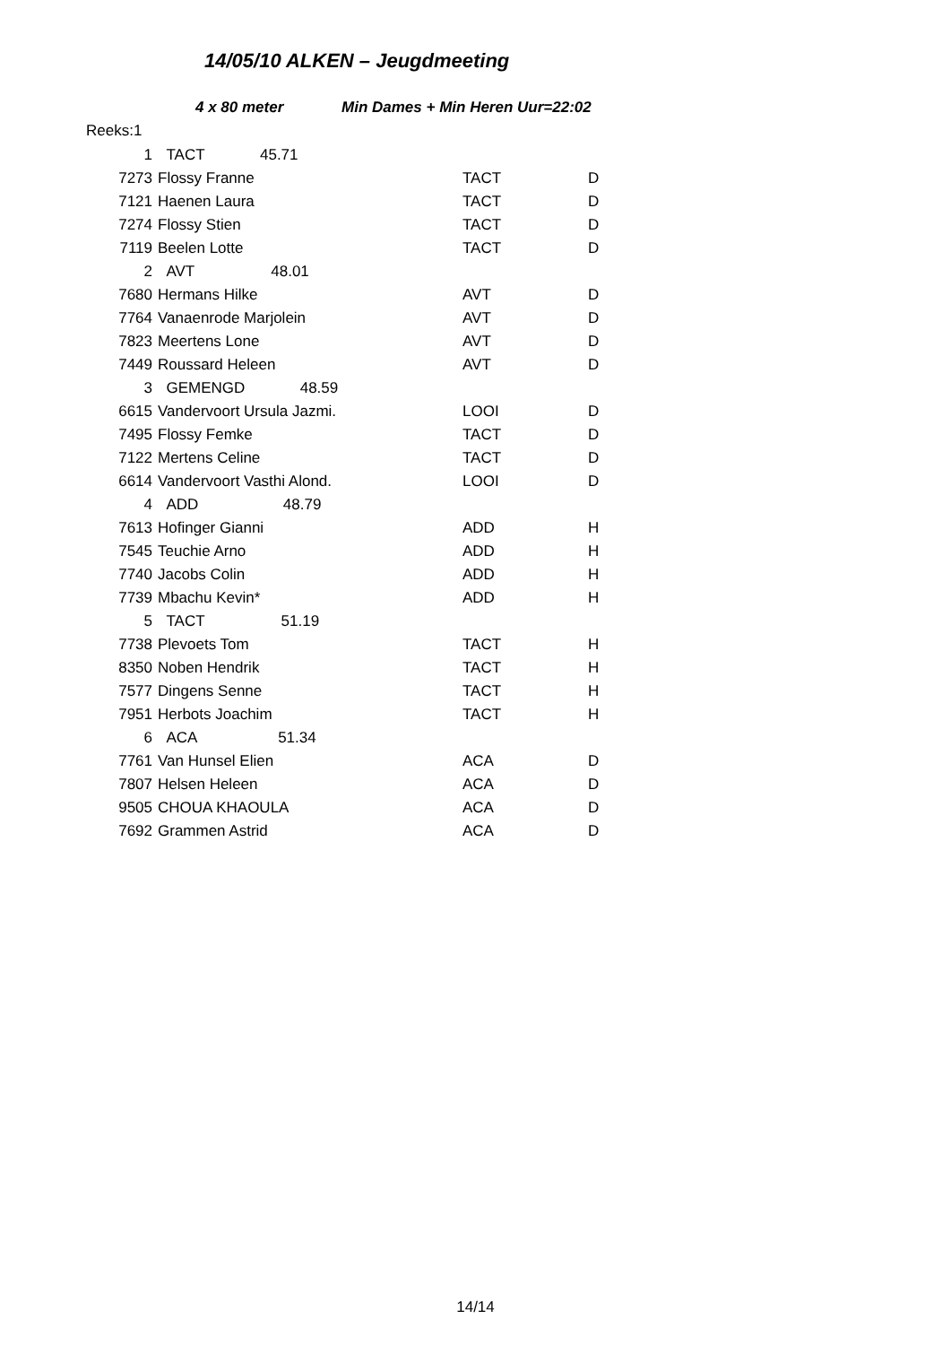14/05/10 ALKEN – Jeugdmeeting
4 x 80 meter Min Dames + Min Heren Uur=22:02
Reeks:1
| 1 | TACT 45.71 | | |
| 7273 | Flossy Franne | TACT | D |
| 7121 | Haenen Laura | TACT | D |
| 7274 | Flossy Stien | TACT | D |
| 7119 | Beelen Lotte | TACT | D |
| 2 | AVT 48.01 | | |
| 7680 | Hermans Hilke | AVT | D |
| 7764 | Vanaenrode Marjolein | AVT | D |
| 7823 | Meertens Lone | AVT | D |
| 7449 | Roussard Heleen | AVT | D |
| 3 | GEMENGD 48.59 | | |
| 6615 | Vandervoort Ursula Jazmi. | LOOI | D |
| 7495 | Flossy Femke | TACT | D |
| 7122 | Mertens Celine | TACT | D |
| 6614 | Vandervoort Vasthi Alond. | LOOI | D |
| 4 | ADD 48.79 | | |
| 7613 | Hofinger Gianni | ADD | H |
| 7545 | Teuchie Arno | ADD | H |
| 7740 | Jacobs Colin | ADD | H |
| 7739 | Mbachu Kevin* | ADD | H |
| 5 | TACT 51.19 | | |
| 7738 | Plevoets Tom | TACT | H |
| 8350 | Noben Hendrik | TACT | H |
| 7577 | Dingens Senne | TACT | H |
| 7951 | Herbots Joachim | TACT | H |
| 6 | ACA 51.34 | | |
| 7761 | Van Hunsel Elien | ACA | D |
| 7807 | Helsen Heleen | ACA | D |
| 9505 | CHOUA KHAOULA | ACA | D |
| 7692 | Grammen Astrid | ACA | D |
14/14